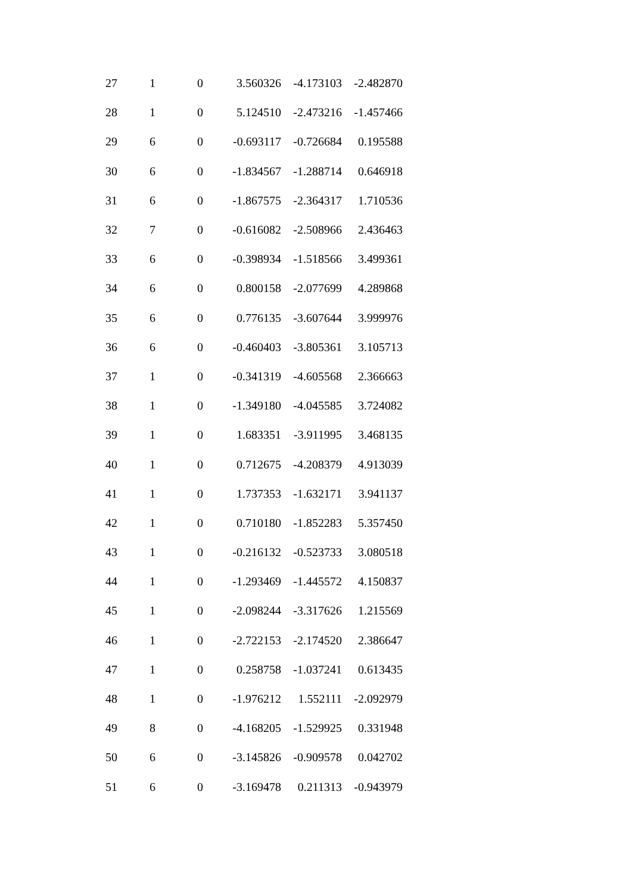| 27 | 1 | 0 | 3.560326 | -4.173103 | -2.482870 |
| 28 | 1 | 0 | 5.124510 | -2.473216 | -1.457466 |
| 29 | 6 | 0 | -0.693117 | -0.726684 | 0.195588 |
| 30 | 6 | 0 | -1.834567 | -1.288714 | 0.646918 |
| 31 | 6 | 0 | -1.867575 | -2.364317 | 1.710536 |
| 32 | 7 | 0 | -0.616082 | -2.508966 | 2.436463 |
| 33 | 6 | 0 | -0.398934 | -1.518566 | 3.499361 |
| 34 | 6 | 0 | 0.800158 | -2.077699 | 4.289868 |
| 35 | 6 | 0 | 0.776135 | -3.607644 | 3.999976 |
| 36 | 6 | 0 | -0.460403 | -3.805361 | 3.105713 |
| 37 | 1 | 0 | -0.341319 | -4.605568 | 2.366663 |
| 38 | 1 | 0 | -1.349180 | -4.045585 | 3.724082 |
| 39 | 1 | 0 | 1.683351 | -3.911995 | 3.468135 |
| 40 | 1 | 0 | 0.712675 | -4.208379 | 4.913039 |
| 41 | 1 | 0 | 1.737353 | -1.632171 | 3.941137 |
| 42 | 1 | 0 | 0.710180 | -1.852283 | 5.357450 |
| 43 | 1 | 0 | -0.216132 | -0.523733 | 3.080518 |
| 44 | 1 | 0 | -1.293469 | -1.445572 | 4.150837 |
| 45 | 1 | 0 | -2.098244 | -3.317626 | 1.215569 |
| 46 | 1 | 0 | -2.722153 | -2.174520 | 2.386647 |
| 47 | 1 | 0 | 0.258758 | -1.037241 | 0.613435 |
| 48 | 1 | 0 | -1.976212 | 1.552111 | -2.092979 |
| 49 | 8 | 0 | -4.168205 | -1.529925 | 0.331948 |
| 50 | 6 | 0 | -3.145826 | -0.909578 | 0.042702 |
| 51 | 6 | 0 | -3.169478 | 0.211313 | -0.943979 |